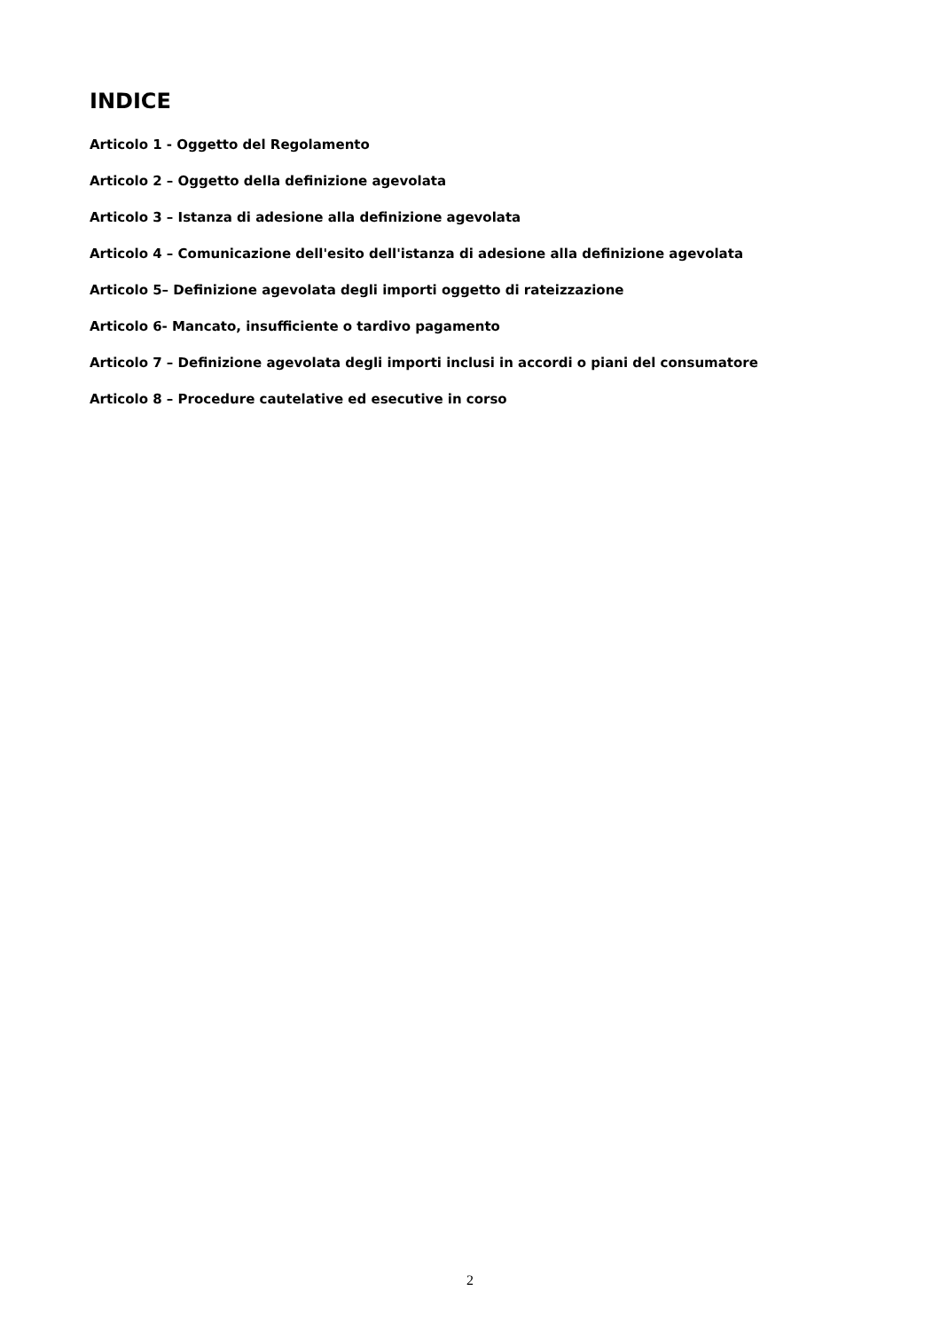INDICE
Articolo 1 - Oggetto del Regolamento
Articolo 2 – Oggetto della definizione agevolata
Articolo 3 – Istanza di adesione alla definizione agevolata
Articolo 4 – Comunicazione dell'esito dell'istanza di adesione alla definizione agevolata
Articolo 5– Definizione agevolata degli importi oggetto di rateizzazione
Articolo 6- Mancato, insufficiente o tardivo pagamento
Articolo 7 – Definizione agevolata degli importi inclusi in accordi o piani del consumatore
Articolo 8 – Procedure cautelative ed esecutive in corso
2